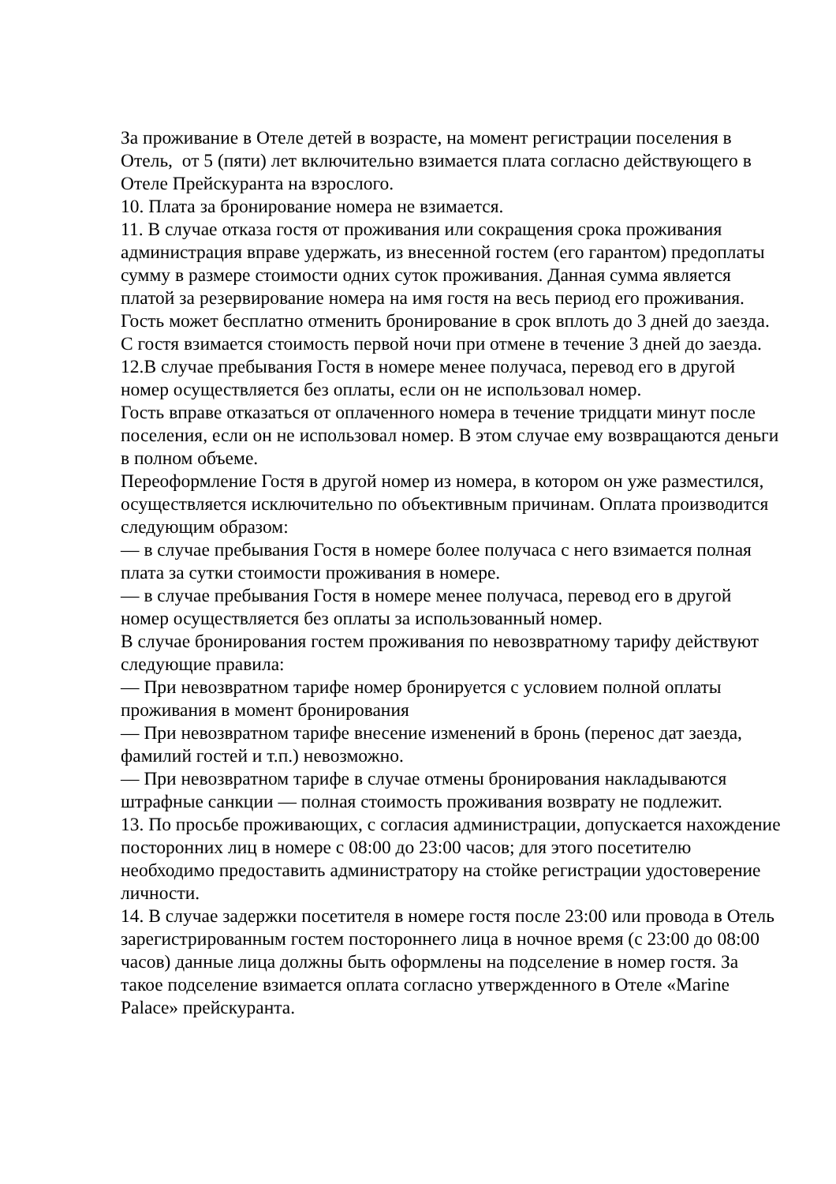За проживание в Отеле детей в возрасте, на момент регистрации поселения в Отель, от 5 (пяти) лет включительно взимается плата согласно действующего в Отеле Прейскуранта на взрослого.
10. Плата за бронирование номера не взимается.
11. В случае отказа гостя от проживания или сокращения срока проживания администрация вправе удержать, из внесенной гостем (его гарантом) предоплаты сумму в размере стоимости одних суток проживания. Данная сумма является платой за резервирование номера на имя гостя на весь период его проживания. Гость может бесплатно отменить бронирование в срок вплоть до 3 дней до заезда. С гостя взимается стоимость первой ночи при отмене в течение 3 дней до заезда.
12.В случае пребывания Гостя в номере менее получаса, перевод его в другой номер осуществляется без оплаты, если он не использовал номер.
Гость вправе отказаться от оплаченного номера в течение тридцати минут после поселения, если он не использовал номер. В этом случае ему возвращаются деньги в полном объеме.
Переоформление Гостя в другой номер из номера, в котором он уже разместился, осуществляется исключительно по объективным причинам. Оплата производится следующим образом:
— в случае пребывания Гостя в номере более получаса с него взимается полная плата за сутки стоимости проживания в номере.
— в случае пребывания Гостя в номере менее получаса, перевод его в другой номер осуществляется без оплаты за использованный номер.
В случае бронирования гостем проживания по невозвратному тарифу действуют следующие правила:
— При невозвратном тарифе номер бронируется с условием полной оплаты проживания в момент бронирования
— При невозвратном тарифе внесение изменений в бронь (перенос дат заезда, фамилий гостей и т.п.) невозможно.
— При невозвратном тарифе в случае отмены бронирования накладываются штрафные санкции — полная стоимость проживания возврату не подлежит.
13. По просьбе проживающих, с согласия администрации, допускается нахождение посторонних лиц в номере с 08:00 до 23:00 часов; для этого посетителю необходимо предоставить администратору на стойке регистрации удостоверение личности.
14. В случае задержки посетителя в номере гостя после 23:00 или провода в Отель зарегистрированным гостем постороннего лица в ночное время (с 23:00 до 08:00 часов) данные лица должны быть оформлены на подселение в номер гостя. За такое подселение взимается оплата согласно утвержденного в Отеле «Marine Palace» прейскуранта.